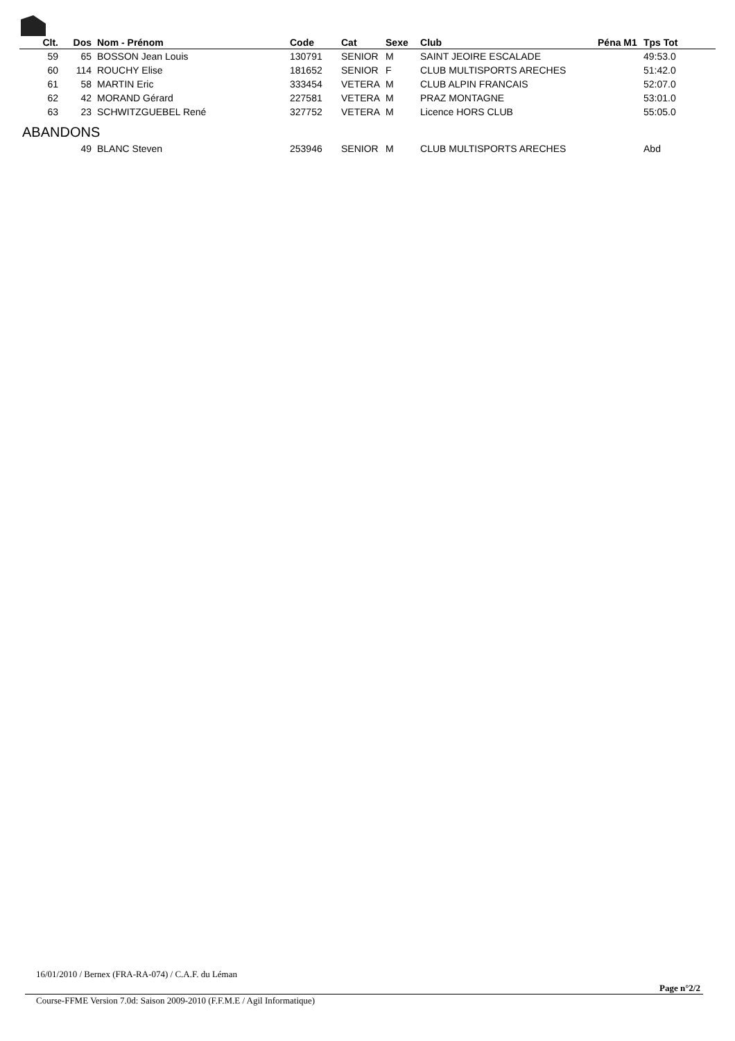| Clt. | Dos | Nom - Prénom | Code | Cat | Sexe | Club | Péna M1 | Tps Tot |
| --- | --- | --- | --- | --- | --- | --- | --- | --- |
| 59 | 65 | BOSSON Jean Louis | 130791 | SENIOR | M | SAINT JEOIRE ESCALADE | | 49:53.0 |
| 60 | 114 | ROUCHY Elise | 181652 | SENIOR | F | CLUB MULTISPORTS ARECHES | | 51:42.0 |
| 61 | 58 | MARTIN Eric | 333454 | VETERA | M | CLUB ALPIN FRANCAIS | | 52:07.0 |
| 62 | 42 | MORAND Gérard | 227581 | VETERA | M | PRAZ MONTAGNE | | 53:01.0 |
| 63 | 23 | SCHWITZGUEBEL René | 327752 | VETERA | M | Licence HORS CLUB | | 55:05.0 |
| ABANDONS | | | | | | | | |
| | 49 | BLANC Steven | 253946 | SENIOR | M | CLUB MULTISPORTS ARECHES | | Abd |
16/01/2010 / Bernex (FRA-RA-074) / C.A.F. du Léman
Page n°2/2
Course-FFME Version 7.0d: Saison 2009-2010 (F.F.M.E / Agil Informatique)